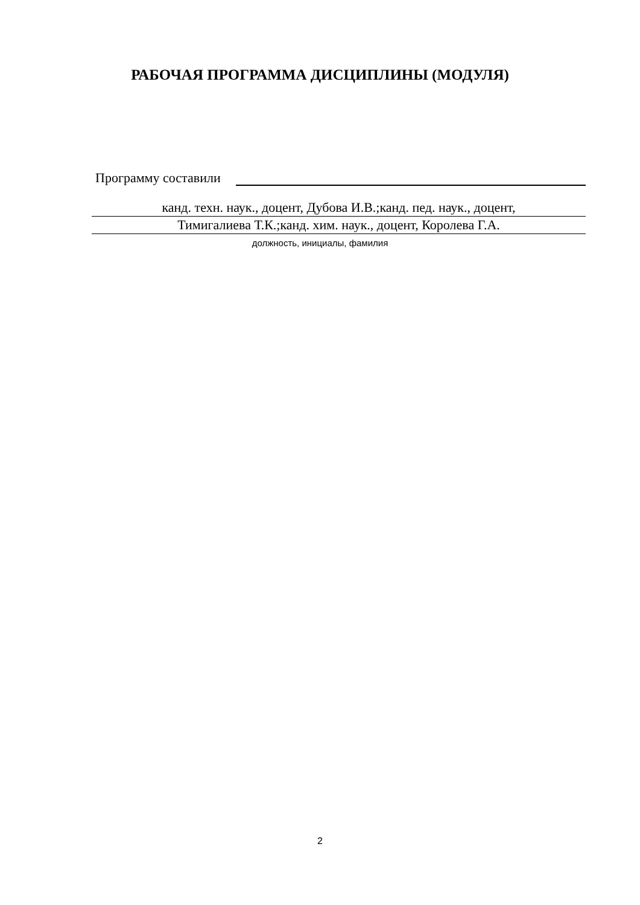РАБОЧАЯ ПРОГРАММА ДИСЦИПЛИНЫ (МОДУЛЯ)
Программу составили
канд. техн. наук., доцент, Дубова И.В.;канд. пед. наук., доцент,
Тимигалиева Т.К.;канд. хим. наук., доцент, Королева Г.А.
должность, инициалы, фамилия
2